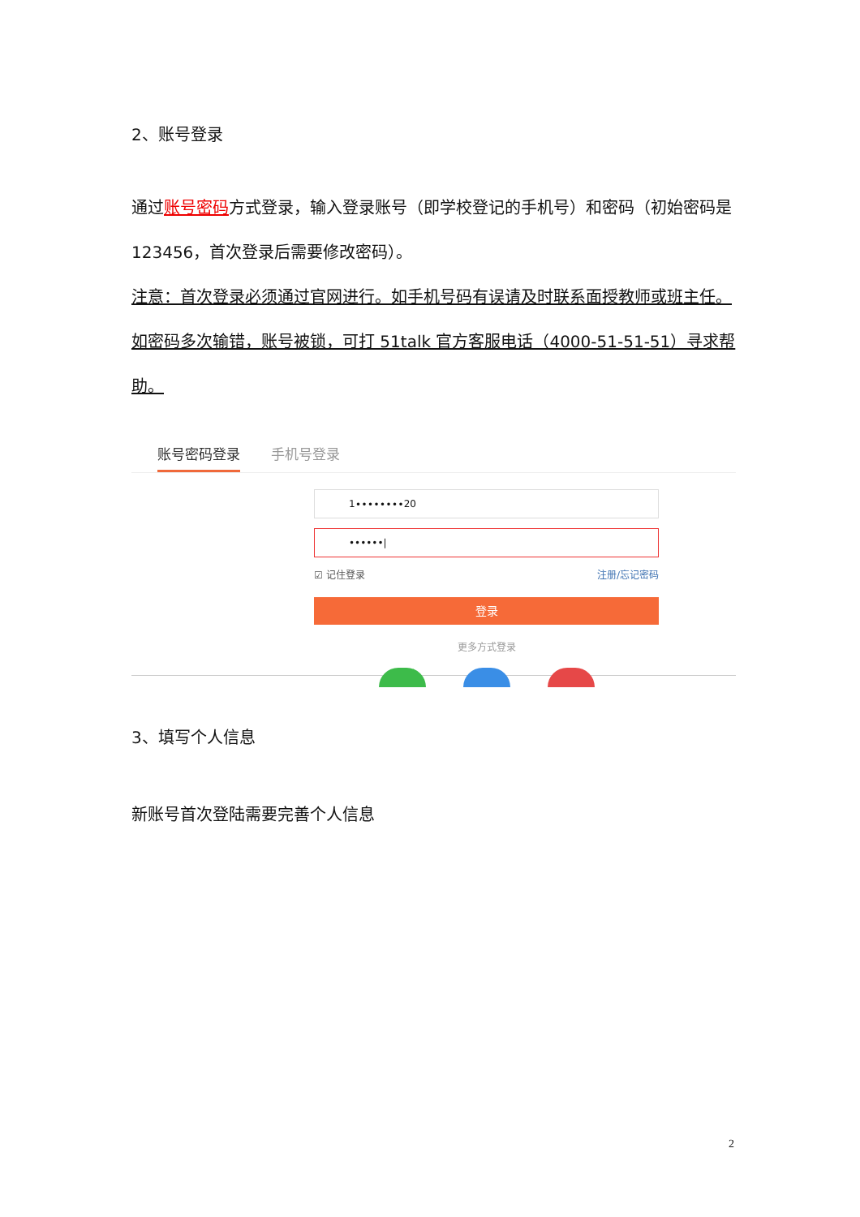2、账号登录
通过账号密码方式登录，输入登录账号（即学校登记的手机号）和密码（初始密码是 123456，首次登录后需要修改密码）。
注意：首次登录必须通过官网进行。如手机号码有误请及时联系面授教师或班主任。如密码多次输错，账号被锁，可打 51talk 官方客服电话（4000-51-51-51）寻求帮助。
账号密码登录 手机号登录
1∙∙∙∙∙∙∙∙20
••••••|
☑ 记住登录 注册/忘记密码
登录
更多方式登录
3、填写个人信息
新账号首次登陆需要完善个人信息
2